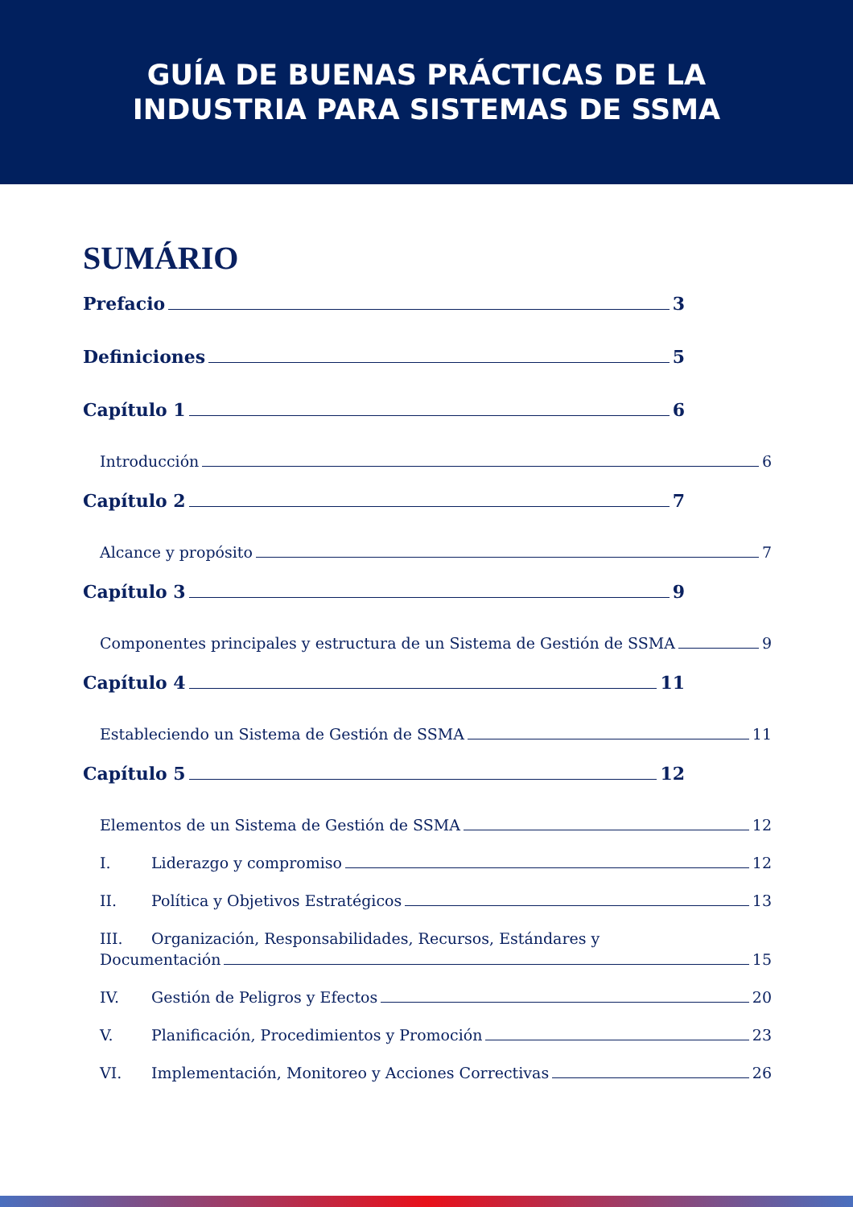GUÍA DE BUENAS PRÁCTICAS DE LA
INDUSTRIA PARA SISTEMAS DE SSMA
SUMÁRIO
Prefacio 3
Definiciones 5
Capítulo 1 6
Introducción 6
Capítulo 2 7
Alcance y propósito 7
Capítulo 3 9
Componentes principales y estructura de un Sistema de Gestión de SSMA 9
Capítulo 4 11
Estableciendo un Sistema de Gestión de SSMA 11
Capítulo 5 12
Elementos de un Sistema de Gestión de SSMA 12
I. Liderazgo y compromiso 12
II. Política y Objetivos Estratégicos 13
III. Organización, Responsabilidades, Recursos, Estándares y
Documentación 15
IV. Gestión de Peligros y Efectos 20
V. Planificación, Procedimientos y Promoción 23
VI. Implementación, Monitoreo y Acciones Correctivas 26